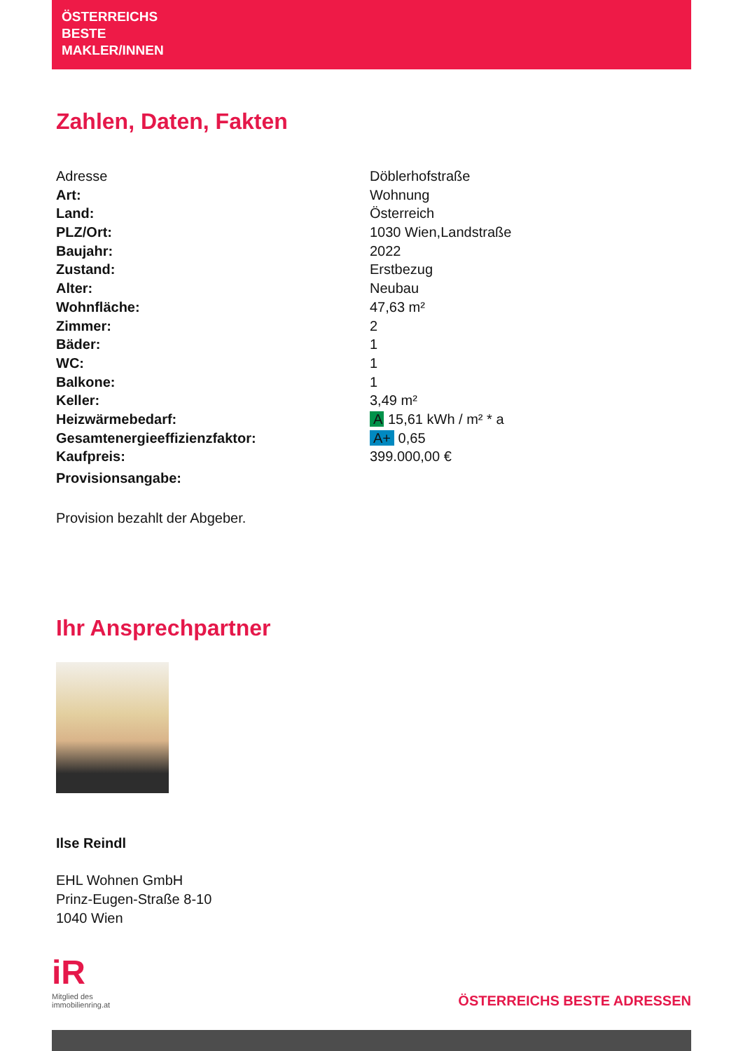ÖSTERREICHS
BESTE
MAKLER/INNEN
Zahlen, Daten, Fakten
| Adresse | Döblerhofstraße |
| Art: | Wohnung |
| Land: | Österreich |
| PLZ/Ort: | 1030 Wien,Landstraße |
| Baujahr: | 2022 |
| Zustand: | Erstbezug |
| Alter: | Neubau |
| Wohnfläche: | 47,63 m² |
| Zimmer: | 2 |
| Bäder: | 1 |
| WC: | 1 |
| Balkone: | 1 |
| Keller: | 3,49 m² |
| Heizwärmebedarf: | A 15,61 kWh / m² * a |
| Gesamtenergieeffizienzfaktor: | A+ 0,65 |
| Kaufpreis: | 399.000,00 € |
| Provisionsangabe: | |
Provision bezahlt der Abgeber.
Ihr Ansprechpartner
Ilse Reindl
EHL Wohnen GmbH
Prinz-Eugen-Straße 8-10
1040 Wien
iR
Mitglied des
immobilienring.at
ÖSTERREICHS BESTE ADRESSEN